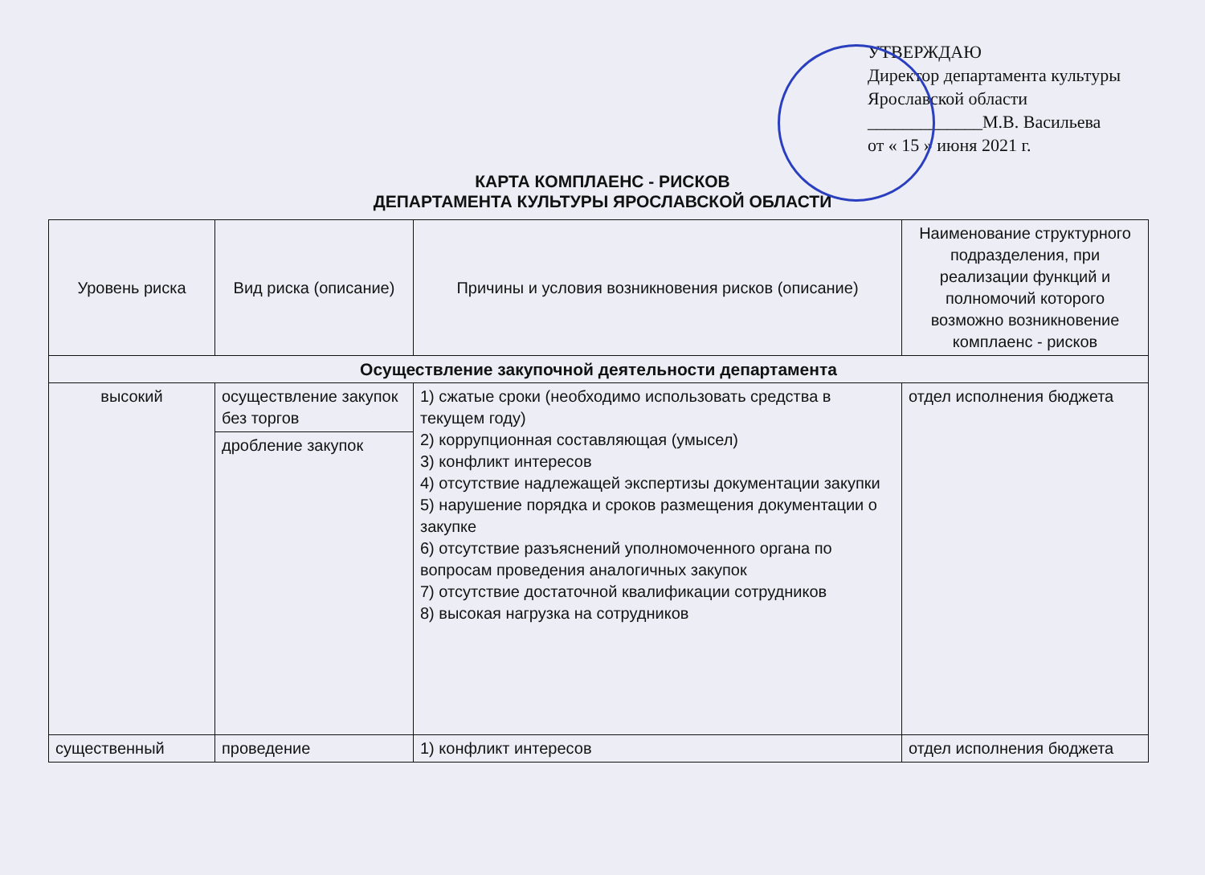УТВЕРЖДАЮ
Директор департамента культуры
Ярославской области
_____________М.В. Васильева
от « 15 » июня 2021 г.
КАРТА КОМПЛАЕНС - РИСКОВ
ДЕПАРТАМЕНТА КУЛЬТУРЫ ЯРОСЛАВСКОЙ ОБЛАСТИ
| Уровень риска | Вид риска (описание) | Причины и условия возникновения рисков (описание) | Наименование структурного подразделения, при реализации функций и полномочий которого возможно возникновение комплаенс - рисков |
| --- | --- | --- | --- |
| Осуществление закупочной деятельности департамента | | | |
| высокий | осуществление закупок без торгов | 1) сжатые сроки (необходимо использовать средства в текущем году) 2) коррупционная составляющая (умысел) 3) конфликт интересов 4) отсутствие надлежащей экспертизы документации закупки 5) нарушение порядка и сроков размещения документации о закупке 6) отсутствие разъяснений уполномоченного органа по вопросам проведения аналогичных закупок 7) отсутствие достаточной квалификации сотрудников 8) высокая нагрузка на сотрудников | отдел исполнения бюджета |
| | дробление закупок | | |
| существенный | проведение | 1) конфликт интересов | отдел исполнения бюджета |